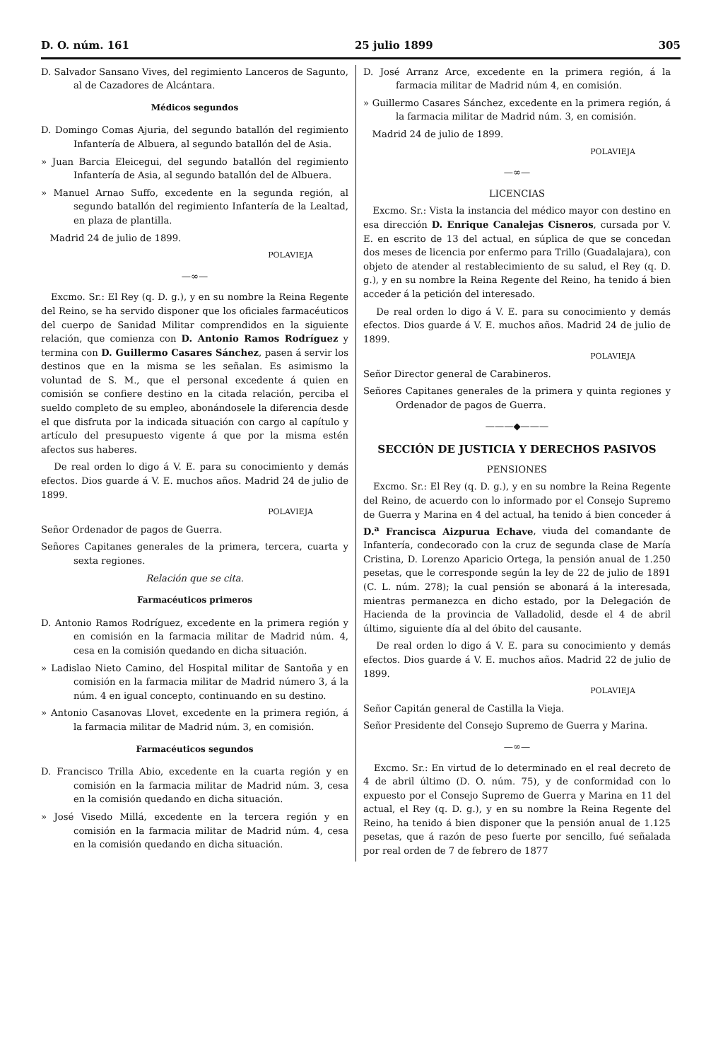D. O. núm. 161 25 julio 1899 305
D. Salvador Sansano Vives, del regimiento Lanceros de Sagunto, al de Cazadores de Alcántara.
Médicos segundos
D. Domingo Comas Ajuria, del segundo batallón del regimiento Infantería de Albuera, al segundo batallón del de Asia.
» Juan Barcia Eleicegui, del segundo batallón del regimiento Infantería de Asia, al segundo batallón del de Albuera.
» Manuel Arnao Suffo, excedente en la segunda región, al segundo batallón del regimiento Infantería de la Lealtad, en plaza de plantilla.
Madrid 24 de julio de 1899.
POLAVIEJA
—∞—
Excmo. Sr.: El Rey (q. D. g.), y en su nombre la Reina Regente del Reino, se ha servido disponer que los oficiales farmacéuticos del cuerpo de Sanidad Militar comprendidos en la siguiente relación, que comienza con D. Antonio Ramos Rodríguez y termina con D. Guillermo Casares Sánchez, pasen á servir los destinos que en la misma se les señalan. Es asimismo la voluntad de S. M., que el personal excedente á quien en comisión se confiere destino en la citada relación, perciba el sueldo completo de su empleo, abonándosele la diferencia desde el que disfruta por la indicada situación con cargo al capítulo y artículo del presupuesto vigente á que por la misma estén afectos sus haberes.
De real orden lo digo á V. E. para su conocimiento y demás efectos. Dios guarde á V. E. muchos años. Madrid 24 de julio de 1899.
POLAVIEJA
Señor Ordenador de pagos de Guerra.
Señores Capitanes generales de la primera, tercera, cuarta y sexta regiones.
Relación que se cita.
Farmacéuticos primeros
D. Antonio Ramos Rodríguez, excedente en la primera región y en comisión en la farmacia militar de Madrid núm. 4, cesa en la comisión quedando en dicha situación.
» Ladislao Nieto Camino, del Hospital militar de Santoña y en comisión en la farmacia militar de Madrid número 3, á la núm. 4 en igual concepto, continuando en su destino.
» Antonio Casanovas Llovet, excedente en la primera región, á la farmacia militar de Madrid núm. 3, en comisión.
Farmacéuticos segundos
D. Francisco Trilla Abio, excedente en la cuarta región y en comisión en la farmacia militar de Madrid núm. 3, cesa en la comisión quedando en dicha situación.
» José Visedo Millá, excedente en la tercera región y en comisión en la farmacia militar de Madrid núm. 4, cesa en la comisión quedando en dicha situación.
D. José Arranz Arce, excedente en la primera región, á la farmacia militar de Madrid núm 4, en comisión.
» Guillermo Casares Sánchez, excedente en la primera región, á la farmacia militar de Madrid núm. 3, en comisión.
Madrid 24 de julio de 1899.
POLAVIEJA
—∞—
LICENCIAS
Excmo. Sr.: Vista la instancia del médico mayor con destino en esa dirección D. Enrique Canalejas Cisneros, cursada por V. E. en escrito de 13 del actual, en súplica de que se concedan dos meses de licencia por enfermo para Trillo (Guadalajara), con objeto de atender al restablecimiento de su salud, el Rey (q. D. g.), y en su nombre la Reina Regente del Reino, ha tenido á bien acceder á la petición del interesado.
De real orden lo digo á V. E. para su conocimiento y demás efectos. Dios guarde á V. E. muchos años. Madrid 24 de julio de 1899.
POLAVIEJA
Señor Director general de Carabineros.
Señores Capitanes generales de la primera y quinta regiones y Ordenador de pagos de Guerra.
———◆———
SECCIÓN DE JUSTICIA Y DERECHOS PASIVOS
PENSIONES
Excmo. Sr.: El Rey (q. D. g.), y en su nombre la Reina Regente del Reino, de acuerdo con lo informado por el Consejo Supremo de Guerra y Marina en 4 del actual, ha tenido á bien conceder á D.<sup>a</sup> Francisca Aizpurua Echave, viuda del comandante de Infantería, condecorado con la cruz de segunda clase de María Cristina, D. Lorenzo Aparicio Ortega, la pensión anual de 1.250 pesetas, que le corresponde según la ley de 22 de julio de 1891 (C. L. núm. 278); la cual pensión se abonará á la interesada, mientras permanezca en dicho estado, por la Delegación de Hacienda de la provincia de Valladolid, desde el 4 de abril último, siguiente día al del óbito del causante.
De real orden lo digo á V. E. para su conocimiento y demás efectos. Dios guarde á V. E. muchos años. Madrid 22 de julio de 1899.
POLAVIEJA
Señor Capitán general de Castilla la Vieja.
Señor Presidente del Consejo Supremo de Guerra y Marina.
—∞—
Excmo. Sr.: En virtud de lo determinado en el real decreto de 4 de abril último (D. O. núm. 75), y de conformidad con lo expuesto por el Consejo Supremo de Guerra y Marina en 11 del actual, el Rey (q. D. g.), y en su nombre la Reina Regente del Reino, ha tenido á bien disponer que la pensión anual de 1.125 pesetas, que á razón de peso fuerte por sencillo, fué señalada por real orden de 7 de febrero de 1877